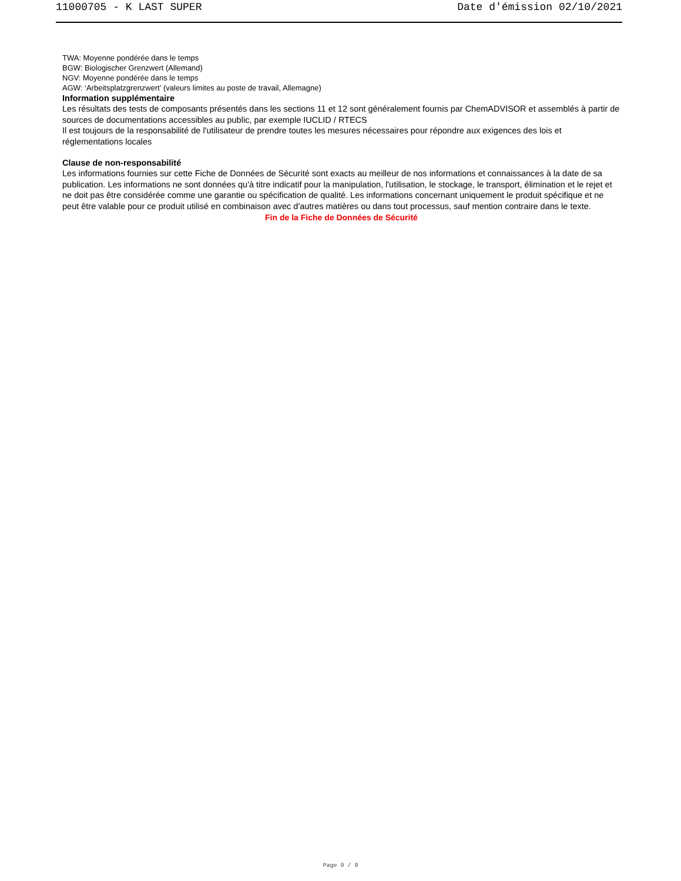11000705 - K LAST SUPER Date d'émission 02/10/2021
TWA: Moyenne pondérée dans le temps
BGW: Biologischer Grenzwert (Allemand)
NGV: Moyenne pondérée dans le temps
AGW: ‘Arbeitsplatzgrenzwert’ (valeurs limites au poste de travail, Allemagne)
Information supplémentaire
Les résultats des tests de composants présentés dans les sections 11 et 12 sont généralement fournis par ChemADVISOR et assemblés à partir de sources de documentations accessibles au public, par exemple IUCLID / RTECS
Il est toujours de la responsabilité de l'utilisateur de prendre toutes les mesures nécessaires pour répondre aux exigences des lois et réglementations locales
Clause de non-responsabilité
Les informations fournies sur cette Fiche de Données de Sécurité sont exacts au meilleur de nos informations et connaissances à la date de sa publication. Les informations ne sont données qu'à titre indicatif pour la manipulation, l'utilisation, le stockage, le transport, élimination et le rejet et ne doit pas être considérée comme une garantie ou spécification de qualité. Les informations concernant uniquement le produit spécifique et ne peut être valable pour ce produit utilisé en combinaison avec d'autres matières ou dans tout processus, sauf mention contraire dans le texte.
Fin de la Fiche de Données de Sécurité
Page 9 / 9